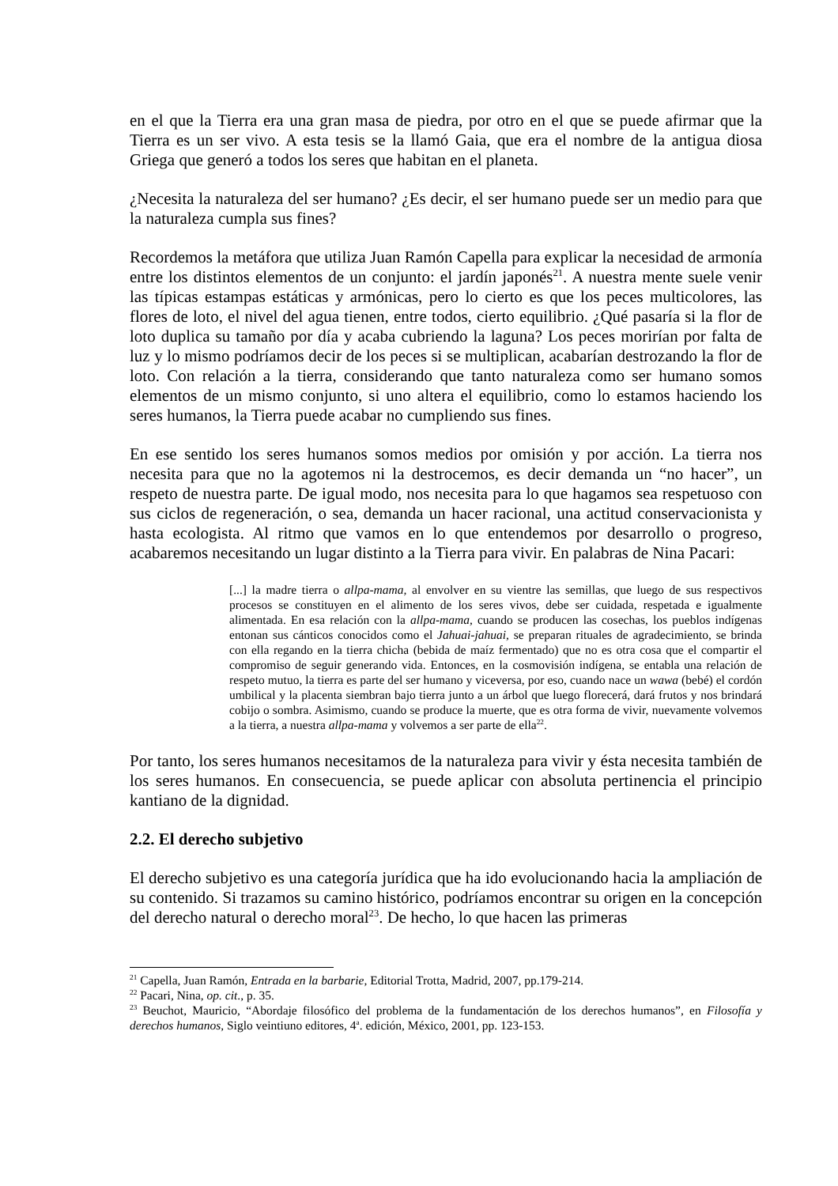en el que la Tierra era una gran masa de piedra, por otro en el que se puede afirmar que la Tierra es un ser vivo. A esta tesis se la llamó Gaia, que era el nombre de la antigua diosa Griega que generó a todos los seres que habitan en el planeta.
¿Necesita la naturaleza del ser humano? ¿Es decir, el ser humano puede ser un medio para que la naturaleza cumpla sus fines?
Recordemos la metáfora que utiliza Juan Ramón Capella para explicar la necesidad de armonía entre los distintos elementos de un conjunto: el jardín japonés<sup>21</sup>. A nuestra mente suele venir las típicas estampas estáticas y armónicas, pero lo cierto es que los peces multicolores, las flores de loto, el nivel del agua tienen, entre todos, cierto equilibrio. ¿Qué pasaría si la flor de loto duplica su tamaño por día y acaba cubriendo la laguna? Los peces morirían por falta de luz y lo mismo podríamos decir de los peces si se multiplican, acabarían destrozando la flor de loto. Con relación a la tierra, considerando que tanto naturaleza como ser humano somos elementos de un mismo conjunto, si uno altera el equilibrio, como lo estamos haciendo los seres humanos, la Tierra puede acabar no cumpliendo sus fines.
En ese sentido los seres humanos somos medios por omisión y por acción. La tierra nos necesita para que no la agotemos ni la destrocemos, es decir demanda un “no hacer”, un respeto de nuestra parte. De igual modo, nos necesita para lo que hagamos sea respetuoso con sus ciclos de regeneración, o sea, demanda un hacer racional, una actitud conservacionista y hasta ecologista. Al ritmo que vamos en lo que entendemos por desarrollo o progreso, acabaremos necesitando un lugar distinto a la Tierra para vivir. En palabras de Nina Pacari:
[...] la madre tierra o allpa-mama, al envolver en su vientre las semillas, que luego de sus respectivos procesos se constituyen en el alimento de los seres vivos, debe ser cuidada, respetada e igualmente alimentada. En esa relación con la allpa-mama, cuando se producen las cosechas, los pueblos indígenas entonan sus cánticos conocidos como el Jahuai-jahuai, se preparan rituales de agradecimiento, se brinda con ella regando en la tierra chicha (bebida de maíz fermentado) que no es otra cosa que el compartir el compromiso de seguir generando vida. Entonces, en la cosmovisión indígena, se entabla una relación de respeto mutuo, la tierra es parte del ser humano y viceversa, por eso, cuando nace un wawa (bebé) el cordón umbilical y la placenta siembran bajo tierra junto a un árbol que luego florecerá, dará frutos y nos brindará cobijo o sombra. Asimismo, cuando se produce la muerte, que es otra forma de vivir, nuevamente volvemos a la tierra, a nuestra allpa-mama y volvemos a ser parte de ella<sup>22</sup>.
Por tanto, los seres humanos necesitamos de la naturaleza para vivir y ésta necesita también de los seres humanos. En consecuencia, se puede aplicar con absoluta pertinencia el principio kantiano de la dignidad.
2.2. El derecho subjetivo
El derecho subjetivo es una categoría jurídica que ha ido evolucionando hacia la ampliación de su contenido. Si trazamos su camino histórico, podríamos encontrar su origen en la concepción del derecho natural o derecho moral<sup>23</sup>. De hecho, lo que hacen las primeras
<sup>21</sup> Capella, Juan Ramón, Entrada en la barbarie, Editorial Trotta, Madrid, 2007, pp.179-214.
<sup>22</sup> Pacari, Nina, op. cit., p. 35.
<sup>23</sup> Beuchot, Mauricio, “Abordaje filosófico del problema de la fundamentación de los derechos humanos”, en Filosofía y derechos humanos, Siglo veintiuno editores, 4<sup>a</sup>. edición, México, 2001, pp. 123-153.